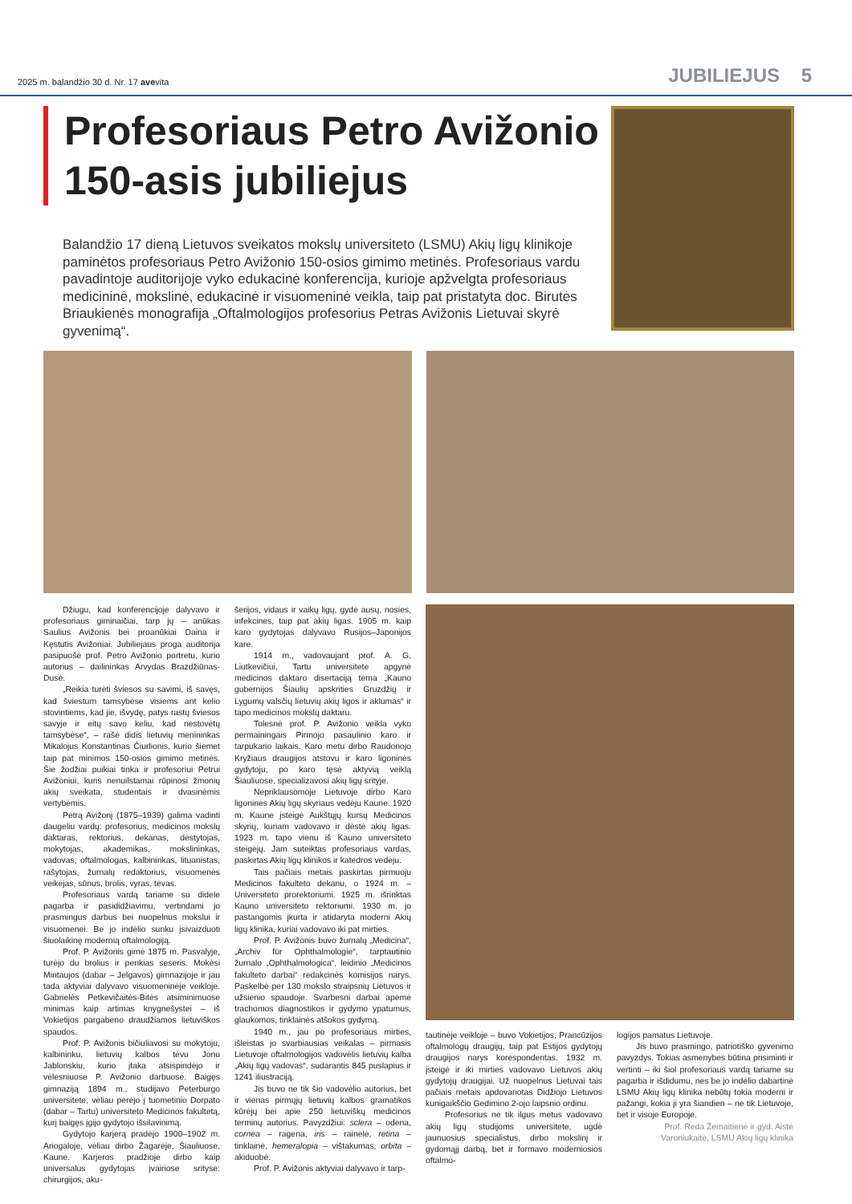2025 m. balandžio 30 d. Nr. 17 avevita
JUBILIEJUS 5
Profesoriaus Petro Avižonio 150-asis jubiliejus
Balandžio 17 dieną Lietuvos sveikatos mokslų universiteto (LSMU) Akių ligų klinikoje paminėtos profesoriaus Petro Avižonio 150-osios gimimo metinės. Profesoriaus vardu pavadintoje auditorijoje vyko edukacinė konferencija, kurioje apžvelgta profesoriaus medicininė, mokslinė, edukacinė ir visuomeninė veikla, taip pat pristatyta doc. Birutės Briaukienės monografija „Oftalmologijos profesorius Petras Avižonis Lietuvai skyrė gyvenimą“.
Džiugu, kad konferencijoje dalyvavo ir profesoriaus giminaičiai, tarp jų – anūkas Saulius Avižonis bei proanūkiai Daina ir Kęstutis Avižoniai. Jubiliejaus proga auditorija pasipuošė prof. Petro Avižonio portretu, kurio autorius – dailininkas Arvydas Brazdžiūnas-Dusė.
„Reikia turėti šviesos su savimi, iš savęs, kad šviestum tamsybėse visiems ant kelio stovintiems, kad jie, išvydę, patys rastų šviesos savyje ir eitų savo keliu, kad nestovėtų tamsybėse“, – rašė didis lietuvių menininkas Mikalojus Konstantinas Čiurlionis, kurio šiemet taip pat minimos 150-osios gimimo metinės. Šie žodžiai puikiai tinka ir profesoriui Petrui Avižoniui, kuris nenuilstamai rūpinosi žmonių akių sveikata, studentais ir dvasinėmis vertybėmis.
Petrą Avižonį (1875–1939) galima vadinti daugeliu vardų: profesorius, medicinos mokslų daktaras, rektorius, dekanas, dėstytojas, mokytojas, akademikas, mokslininkas, vadovas, oftalmologas, kalbininkas, lituanistas, rašytojas, žurnalų redaktorius, visuomenės veikėjas, sūnus, brolis, vyras, tėvas.
Profesoriaus vardą tariame su didele pagarba ir pasididžiavimu, vertindami jo prasmingus darbus bei nuopelnus mokslui ir visuomenei. Be jo indėlio sunku įsivaizduoti šiuolaikinę modernią oftalmologiją.
Prof. P. Avižonis gimė 1875 m. Pasvalyje, turėjo du brolius ir penkias seseris. Mokėsi Mintaujos (dabar – Jelgavos) gimnazijoje ir jau tada aktyviai dalyvavo visuomeninėje veikloje. Gabrielės Petkevičaitės-Bitės atsiminimuose minimas kaip artimas knygnešystei – iš Vokietijos pargabeno draudžiamos lietuviškos spaudos.
Prof. P. Avižonis bičiuliavosi su mokytoju, kalbininku, lietuvių kalbos tėvu Jonu Jablonskiu, kurio įtaka atsispindėjo ir vėlesniuose P. Avižonio darbuose. Baigęs gimnaziją 1894 m., studijavo Peterburgo universitete, vėliau perėjo į tuometinio Dorpato (dabar – Tartu) universiteto Medicinos fakultetą, kurį baigęs įgijo gydytojo išsilavinimą.
Gydytojo karjerą pradėjo 1900–1902 m. Ariogaloje, vėliau dirbo Žagarėje, Šiauliuose, Kaune. Karjeros pradžioje dirbo kaip universalus gydytojas įvairiose srityse: chirurgijos, aku-
šerijos, vidaus ir vaikų ligų, gydė ausų, nosies, infekcines, taip pat akių ligas. 1905 m. kaip karo gydytojas dalyvavo Rusijos–Japonijos kare.
1914 m., vadovaujant prof. A. G. Liutkevičiui, Tartu universitete apgynė medicinos daktaro disertaciją tema „Kauno gubernijos Šiaulių apskrities Gruzdžių ir Lygumų valsčių lietuvių akių ligos ir aklumas“ ir tapo medicinos mokslų daktaru.
Tolesnė prof. P. Avižonio veikla vyko permainingais Pirmojo pasaulinio karo ir tarpukario laikais. Karo metu dirbo Raudonojo Kryžiaus draugijos atstovu ir karo ligoninės gydytoju, po karo tęsė aktyvią veiklą Šiauliuose, specializavosi akių ligų srityje.
Nepriklausomoje Lietuvoje dirbo Karo ligoninės Akių ligų skyriaus vedėju Kaune. 1920 m. Kaune įsteigė Aukštųjų kursų Medicinos skyrių, kuriam vadovavo ir dėstė akių ligas. 1923 m. tapo vienu iš Kauno universiteto steigėjų. Jam suteiktas profesoriaus vardas, paskirtas Akių ligų klinikos ir katedros vedėju.
Tais pačiais metais paskirtas pirmuoju Medicinos fakulteto dekanu, o 1924 m. – Universiteto prorektoriumi. 1925 m. išrinktas Kauno universiteto rektoriumi. 1930 m. jo pastangomis įkurta ir atidaryta moderni Akių ligų klinika, kuriai vadovavo iki pat mirties.
Prof. P. Avižonis buvo žurnalų „Medicina“, „Archiv für Ophthalmologie“, tarptautinio žurnalo „Ophthalmologica“, leidinio „Medicinos fakulteto darbai“ redakcinės komisijos narys. Paskelbė per 130 mokslo straipsnių Lietuvos ir užsienio spaudoje. Svarbesni darbai apėmė trachomos diagnostikos ir gydymo ypatumus, glaukomos, tinklainės atšokos gydymą.
1940 m., jau po profesoriaus mirties, išleistas jo svarbiausias veikalas – pirmasis Lietuvoje oftalmologijos vadovėlis lietuvių kalba „Akių ligų vadovas“, sudarantis 845 puslapius ir 1241 iliustraciją.
Jis buvo ne tik šio vadovėlio autorius, bet ir vienas pirmųjų lietuvių kalbos gramatikos kūrėjų bei apie 250 lietuviškų medicinos terminų autorius. Pavyzdžiui: sclera – odena, cornea – ragena, iris – rainelė, retina – tinklainė, hemeralopia – vištakumas, orbita – akiduobė.
Prof. P. Avižonis aktyviai dalyvavo ir tarp-
tautinėje veikloje – buvo Vokietijos, Prancūzijos oftalmologų draugijų, taip pat Estijos gydytojų draugijos narys korespondentas. 1932 m. įsteigė ir iki mirties vadovavo Lietuvos akių gydytojų draugijai. Už nuopelnus Lietuvai tais pačiais metais apdovanotas Didžiojo Lietuvos kunigaikščio Gedimino 2-ojo laipsnio ordinu.
Profesorius ne tik ilgus metus vadovavo akių ligų studijoms universitete, ugdė jaunuosius specialistus, dirbo mokslinį ir gydomąjį darbą, bet ir formavo moderniosios oftalmo-
logijos pamatus Lietuvoje.
Jis buvo prasmingo, patriotiško gyvenimo pavyzdys. Tokias asmenybes būtina prisiminti ir vertinti – iki šiol profesoriaus vardą tariame su pagarba ir išdidumu, nes be jo indėlio dabartinė LSMU Akių ligų klinika nebūtų tokia moderni ir pažangi, kokia ji yra šiandien – ne tik Lietuvoje, bet ir visoje Europoje.
Prof. Reda Žemaitienė ir gyd. Aistė Varoniukaitė, LSMU Akių ligų klinika